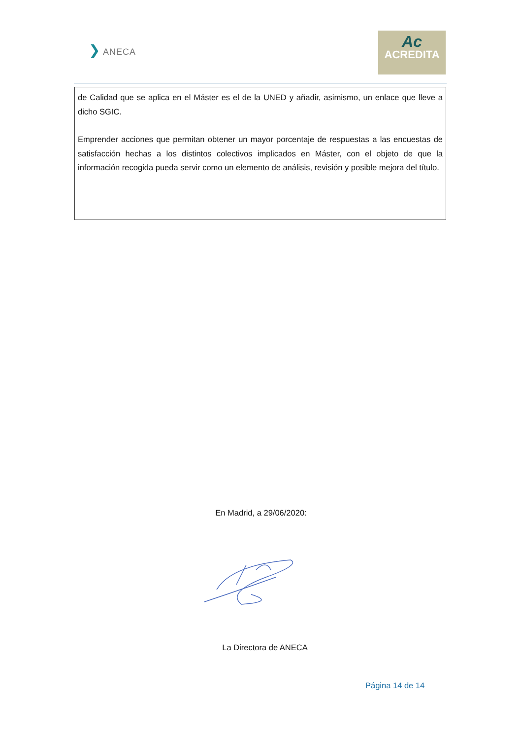❯ ANECA
Ac
ACREDITA
de Calidad que se aplica en el Máster es el de la UNED y añadir, asimismo, un enlace que lleve a dicho SGIC.
Emprender acciones que permitan obtener un mayor porcentaje de respuestas a las encuestas de satisfacción hechas a los distintos colectivos implicados en Máster, con el objeto de que la información recogida pueda servir como un elemento de análisis, revisión y posible mejora del título.
En Madrid, a 29/06/2020:
La Directora de ANECA
Página 14 de 14